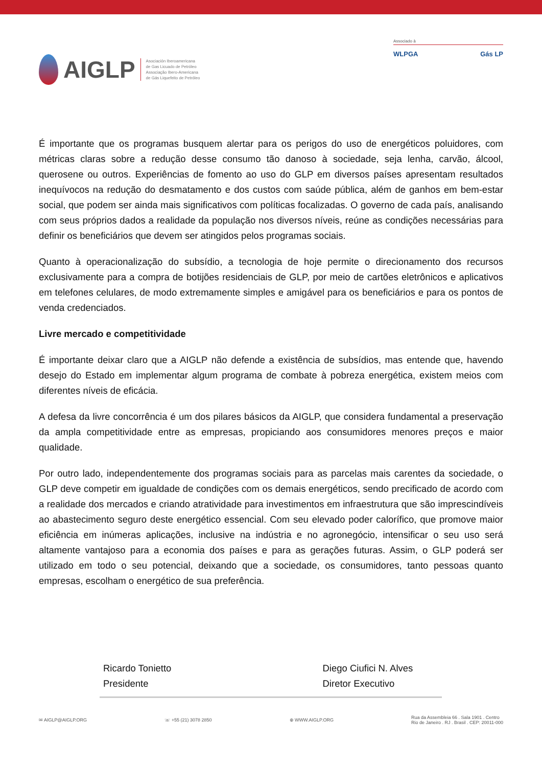AIGLP
Asociación Iberoamericana
de Gas Licuado de Petróleo
Associação Ibero-Americana
de Gás Liquefeito de Petróleo
Associado à
WLPGA Gás LP
É importante que os programas busquem alertar para os perigos do uso de energéticos poluidores, com métricas claras sobre a redução desse consumo tão danoso à sociedade, seja lenha, carvão, álcool, querosene ou outros. Experiências de fomento ao uso do GLP em diversos países apresentam resultados inequívocos na redução do desmatamento e dos custos com saúde pública, além de ganhos em bem-estar social, que podem ser ainda mais significativos com políticas focalizadas. O governo de cada país, analisando com seus próprios dados a realidade da população nos diversos níveis, reúne as condições necessárias para definir os beneficiários que devem ser atingidos pelos programas sociais.
Quanto à operacionalização do subsídio, a tecnologia de hoje permite o direcionamento dos recursos exclusivamente para a compra de botijões residenciais de GLP, por meio de cartões eletrônicos e aplicativos em telefones celulares, de modo extremamente simples e amigável para os beneficiários e para os pontos de venda credenciados.
Livre mercado e competitividade
É importante deixar claro que a AIGLP não defende a existência de subsídios, mas entende que, havendo desejo do Estado em implementar algum programa de combate à pobreza energética, existem meios com diferentes níveis de eficácia.
A defesa da livre concorrência é um dos pilares básicos da AIGLP, que considera fundamental a preservação da ampla competitividade entre as empresas, propiciando aos consumidores menores preços e maior qualidade.
Por outro lado, independentemente dos programas sociais para as parcelas mais carentes da sociedade, o GLP deve competir em igualdade de condições com os demais energéticos, sendo precificado de acordo com a realidade dos mercados e criando atratividade para investimentos em infraestrutura que são imprescindíveis ao abastecimento seguro deste energético essencial. Com seu elevado poder calorífico, que promove maior eficiência em inúmeras aplicações, inclusive na indústria e no agronegócio, intensificar o seu uso será altamente vantajoso para a economia dos países e para as gerações futuras. Assim, o GLP poderá ser utilizado em todo o seu potencial, deixando que a sociedade, os consumidores, tanto pessoas quanto empresas, escolham o energético de sua preferência.
Ricardo Tonietto
Presidente
Diego Ciufici N. Alves
Diretor Executivo
✉ AIGLP@AIGLP.ORG ☏ +55 (21) 3078 2850 ⊕ WWW.AIGLP.ORG Rua da Assembleia 66 . Sala 1901 . Centro
Rio de Janeiro . RJ . Brasil . CEP: 20011-000